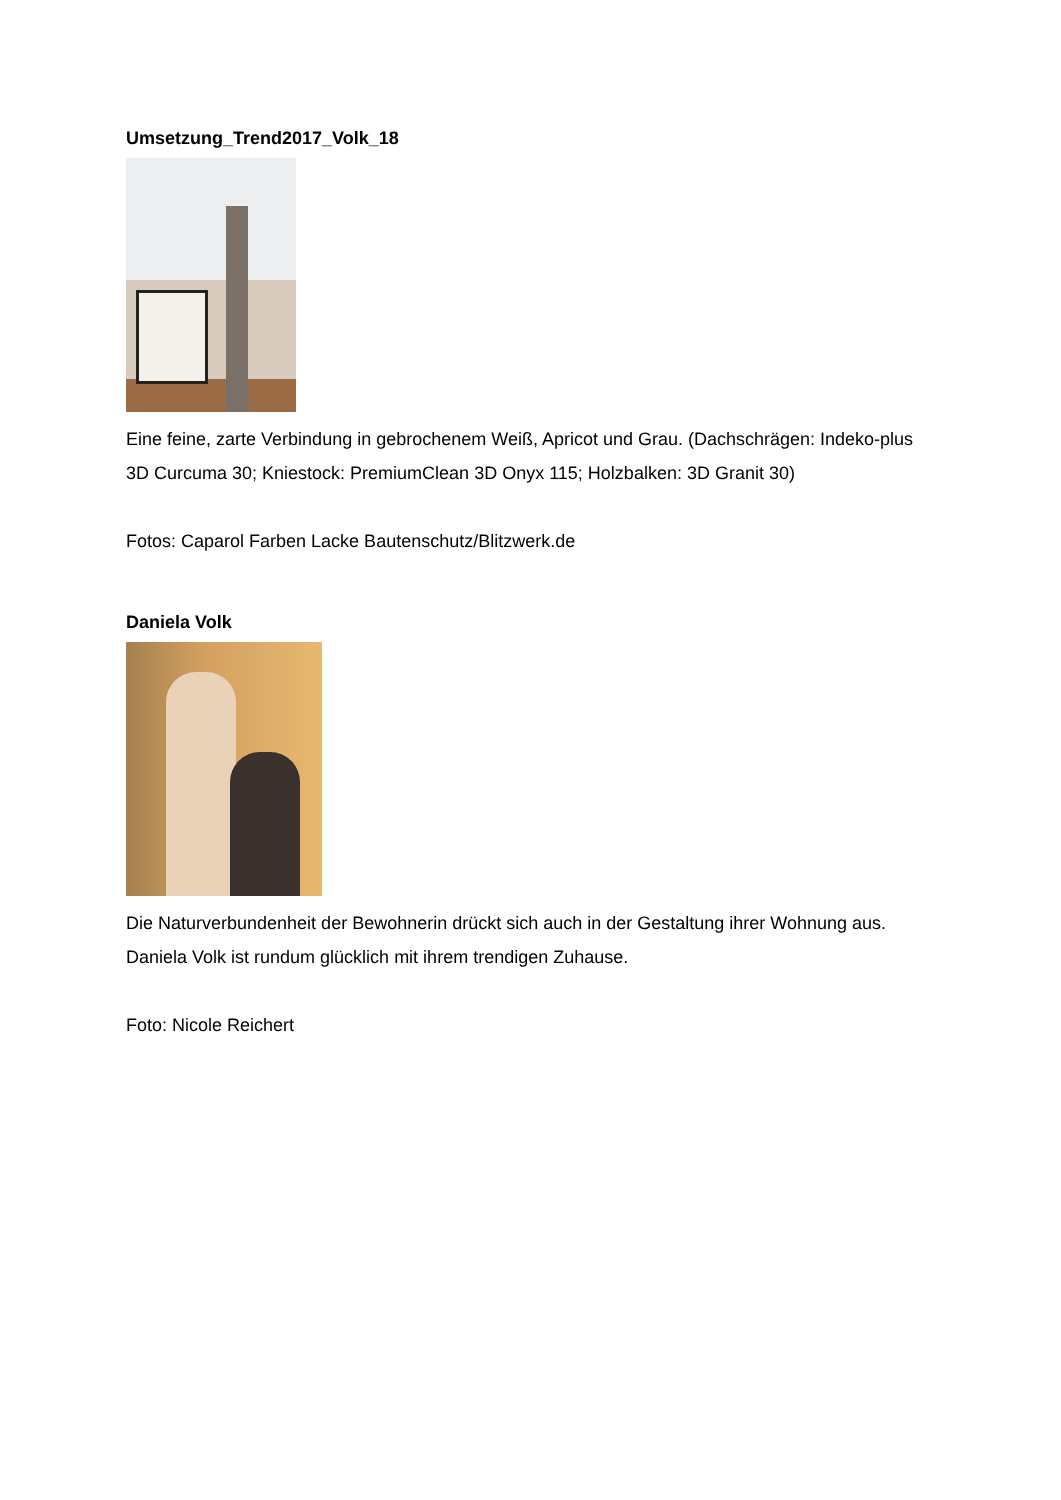Umsetzung_Trend2017_Volk_18
Eine feine, zarte Verbindung in gebrochenem Weiß, Apricot und Grau. (Dachschrägen: Indeko-plus 3D Curcuma 30; Kniestock: PremiumClean 3D Onyx 115; Holzbalken: 3D Granit 30)
Fotos: Caparol Farben Lacke Bautenschutz/Blitzwerk.de
Daniela Volk
Die Naturverbundenheit der Bewohnerin drückt sich auch in der Gestaltung ihrer Wohnung aus. Daniela Volk ist rundum glücklich mit ihrem trendigen Zuhause.
Foto: Nicole Reichert